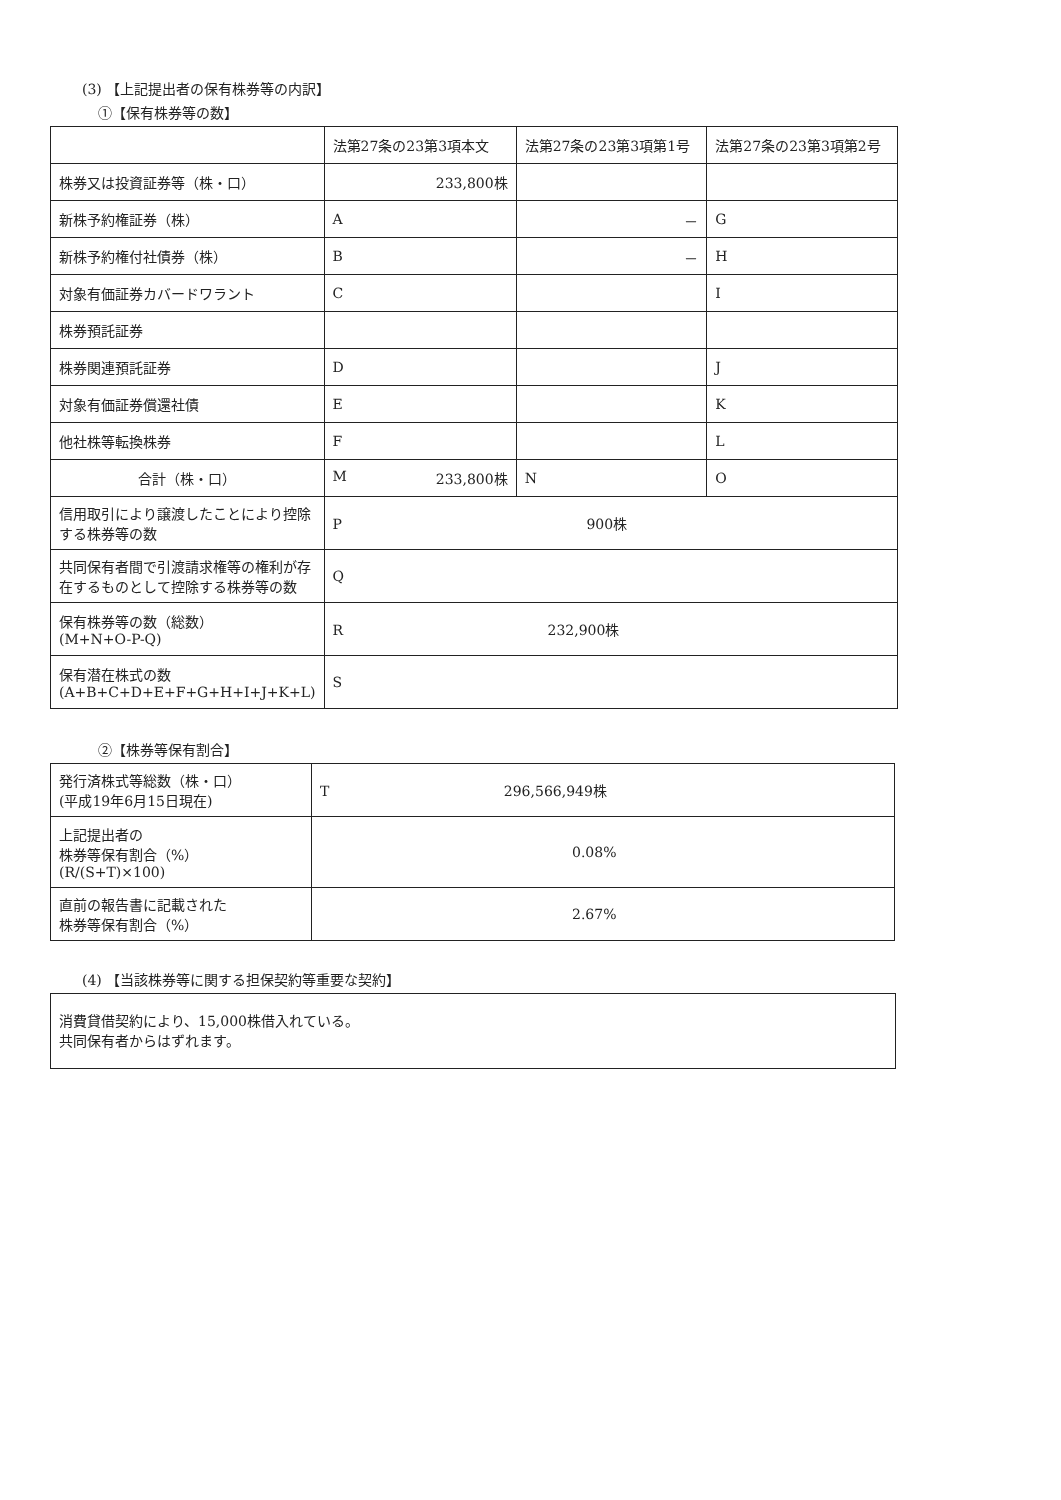(3) 【上記提出者の保有株券等の内訳】
①【保有株券等の数】
| | 法第27条の23第3項本文 | 法第27条の23第3項第1号 | 法第27条の23第3項第2号 |
| 株券又は投資証券等（株・口） | 233,800株 | | |
| 新株予約権証券（株） | A | － | G |
| 新株予約権付社債券（株） | B | － | H |
| 対象有価証券カバードワラント | C | | I |
| 株券預託証券 | | | |
| 株券関連預託証券 | D | | J |
| 対象有価証券償還社債 | E | | K |
| 他社株等転換株券 | F | | L |
| 合計（株・口） | M 233,800株 | N | O |
| 信用取引により譲渡したことにより控除する株券等の数 | P 900株 | | |
| 共同保有者間で引渡請求権等の権利が存在するものとして控除する株券等の数 | Q | | |
| 保有株券等の数（総数） (M+N+O-P-Q) | R 232,900株 | | |
| 保有潜在株式の数 (A+B+C+D+E+F+G+H+I+J+K+L) | S | | |
②【株券等保有割合】
| 発行済株式等総数（株・口） (平成19年6月15日現在) | T 296,566,949株 |
| 上記提出者の 株券等保有割合（%） (R/(S+T)×100) | 0.08% |
| 直前の報告書に記載された 株券等保有割合（%） | 2.67% |
(4) 【当該株券等に関する担保契約等重要な契約】
消費貸借契約により、15,000株借入れている。
共同保有者からはずれます。